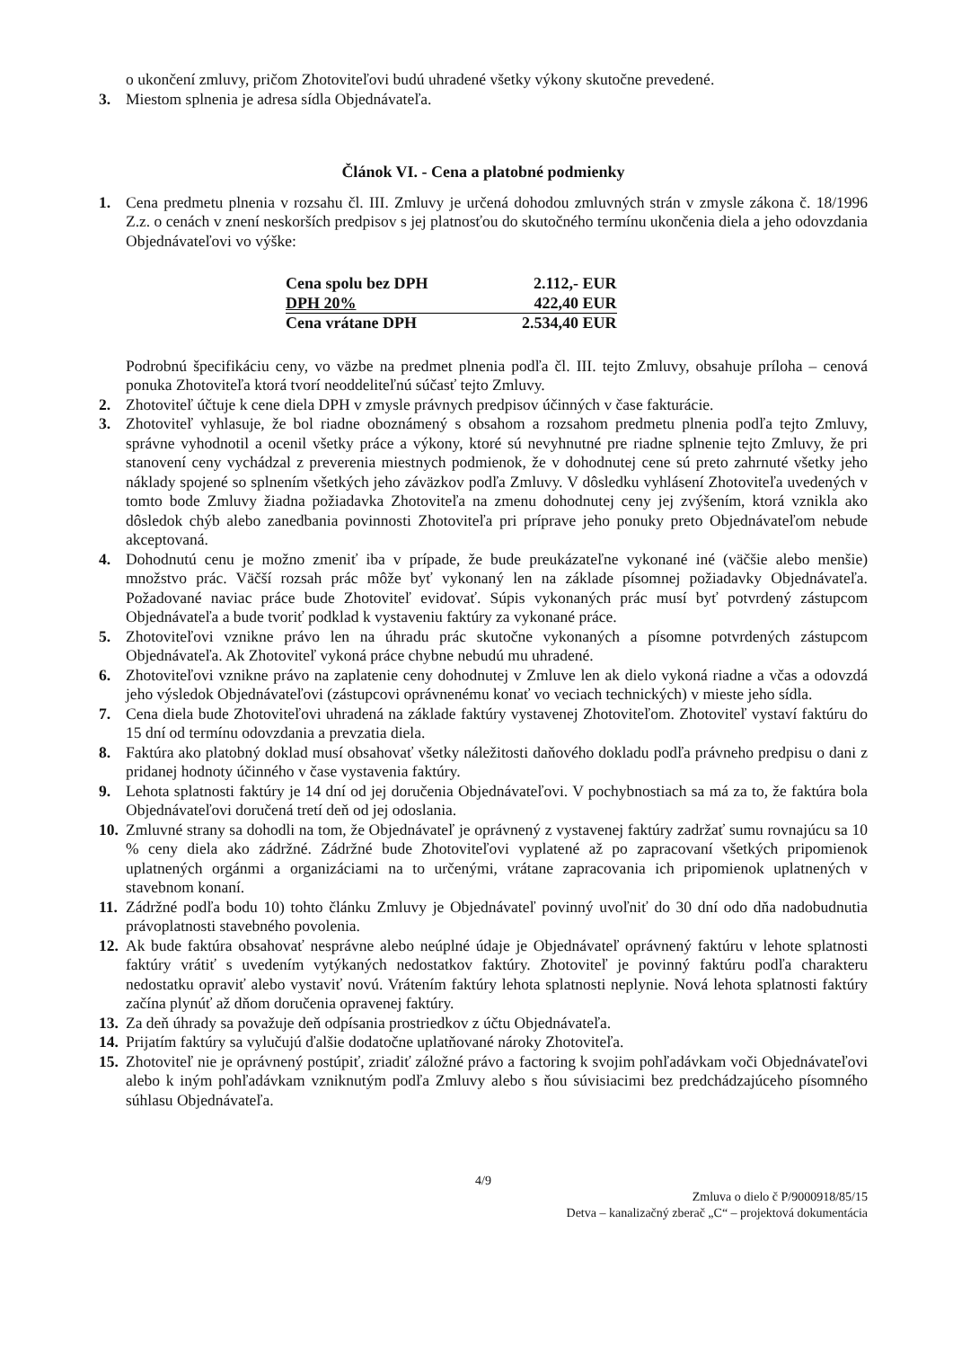o ukončení zmluvy, pričom Zhotoviteľovi budú uhradené všetky výkony skutočne prevedené.
3. Miestom splnenia je adresa sídla Objednávateľa.
Článok VI. - Cena a platobné podmienky
1. Cena predmetu plnenia v rozsahu čl. III. Zmluvy je určená dohodou zmluvných strán v zmysle zákona č. 18/1996 Z.z. o cenách v znení neskorších predpisov s jej platnosťou do skutočného termínu ukončenia diela a jeho odovzdania Objednávateľovi vo výške:
| Cena spolu bez DPH | 2.112,- EUR |
| DPH 20% | 422,40 EUR |
| Cena vrátane DPH | 2.534,40 EUR |
Podrobnú špecifikáciu ceny, vo väzbe na predmet plnenia podľa čl. III. tejto Zmluvy, obsahuje príloha – cenová ponuka Zhotoviteľa ktorá tvorí neoddeliteľnú súčasť tejto Zmluvy.
2. Zhotoviteľ účtuje k cene diela DPH v zmysle právnych predpisov účinných v čase fakturácie.
3. Zhotoviteľ vyhlasuje, že bol riadne oboznámený s obsahom a rozsahom predmetu plnenia podľa tejto Zmluvy, správne vyhodnotil a ocenil všetky práce a výkony, ktoré sú nevyhnutné pre riadne splnenie tejto Zmluvy, že pri stanovení ceny vychádzal z preverenia miestnych podmienok, že v dohodnutej cene sú preto zahrnuté všetky jeho náklady spojené so splnením všetkých jeho záväzkov podľa Zmluvy. V dôsledku vyhlásení Zhotoviteľa uvedených v tomto bode Zmluvy žiadna požiadavka Zhotoviteľa na zmenu dohodnutej ceny jej zvýšením, ktorá vznikla ako dôsledok chýb alebo zanedbania povinnosti Zhotoviteľa pri príprave jeho ponuky preto Objednávateľom nebude akceptovaná.
4. Dohodnutú cenu je možno zmeniť iba v prípade, že bude preukázateľne vykonané iné (väčšie alebo menšie) množstvo prác. Väčší rozsah prác môže byť vykonaný len na základe písomnej požiadavky Objednávateľa. Požadované naviac práce bude Zhotoviteľ evidovať. Súpis vykonaných prác musí byť potvrdený zástupcom Objednávateľa a bude tvoriť podklad k vystaveniu faktúry za vykonané práce.
5. Zhotoviteľovi vznikne právo len na úhradu prác skutočne vykonaných a písomne potvrdených zástupcom Objednávateľa. Ak Zhotoviteľ vykoná práce chybne nebudú mu uhradené.
6. Zhotoviteľovi vznikne právo na zaplatenie ceny dohodnutej v Zmluve len ak dielo vykoná riadne a včas a odovzdá jeho výsledok Objednávateľovi (zástupcovi oprávnenému konať vo veciach technických) v mieste jeho sídla.
7. Cena diela bude Zhotoviteľovi uhradená na základe faktúry vystavenej Zhotoviteľom. Zhotoviteľ vystaví faktúru do 15 dní od termínu odovzdania a prevzatia diela.
8. Faktúra ako platobný doklad musí obsahovať všetky náležitosti daňového dokladu podľa právneho predpisu o dani z pridanej hodnoty účinného v čase vystavenia faktúry.
9. Lehota splatnosti faktúry je 14 dní od jej doručenia Objednávateľovi. V pochybnostiach sa má za to, že faktúra bola Objednávateľovi doručená tretí deň od jej odoslania.
10. Zmluvné strany sa dohodli na tom, že Objednávateľ je oprávnený z vystavenej faktúry zadržať sumu rovnajúcu sa 10 % ceny diela ako zádržné. Zádržné bude Zhotoviteľovi vyplatené až po zapracovaní všetkých pripomienok uplatnených orgánmi a organizáciami na to určenými, vrátane zapracovania ich pripomienok uplatnených v stavebnom konaní.
11. Zádržné podľa bodu 10) tohto článku Zmluvy je Objednávateľ povinný uvoľniť do 30 dní odo dňa nadobudnutia právoplatnosti stavebného povolenia.
12. Ak bude faktúra obsahovať nesprávne alebo neúplné údaje je Objednávateľ oprávnený faktúru v lehote splatnosti faktúry vrátiť s uvedením vytýkaných nedostatkov faktúry. Zhotoviteľ je povinný faktúru podľa charakteru nedostatku opraviť alebo vystaviť novú. Vrátením faktúry lehota splatnosti neplynie. Nová lehota splatnosti faktúry začína plynúť až dňom doručenia opravenej faktúry.
13. Za deň úhrady sa považuje deň odpísania prostriedkov z účtu Objednávateľa.
14. Prijatím faktúry sa vylučujú ďalšie dodatočne uplatňované nároky Zhotoviteľa.
15. Zhotoviteľ nie je oprávnený postúpiť, zriadiť záložné právo a factoring k svojim pohľadávkam voči Objednávateľovi alebo k iným pohľadávkam vzniknutým podľa Zmluvy alebo s ňou súvisiacimi bez predchádzajúceho písomného súhlasu Objednávateľa.
4/9
Zmluva o dielo č P/9000918/85/15
Detva – kanalizačný zberač „C“ – projektová dokumentácia